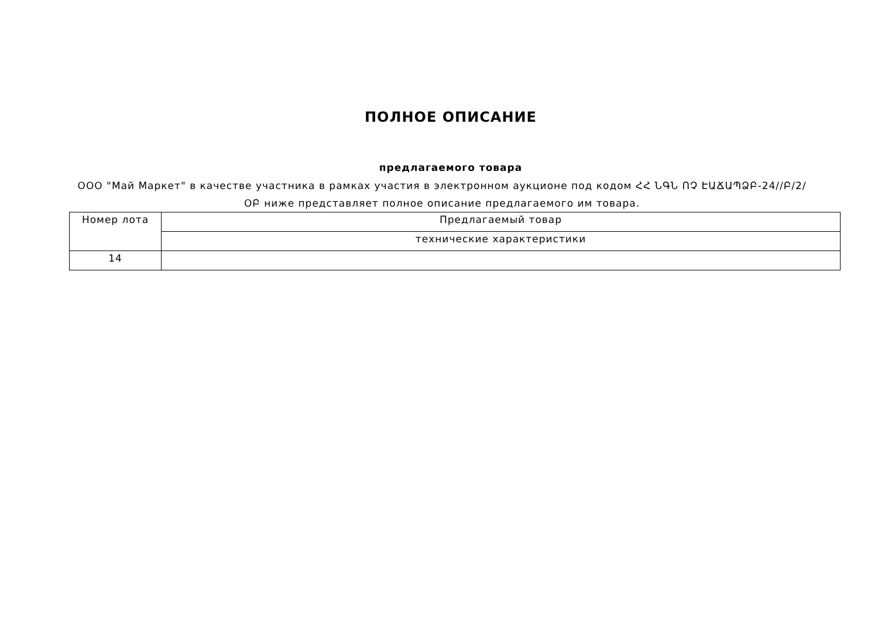ПОЛНОЕ ОПИСАНИЕ
предлагаемого товара
ООО "Май Маркет" в качестве участника в рамках участия в электронном аукционе под кодом ՀՀ ՆԳՆ ՈՉ ԷԱՃԱՊՁԲ-24//Բ/2/ՕԲ ниже представляет полное описание предлагаемого им товара.
| Номер лота | Предлагаемый товар |
| | технические характеристики |
| 14 | |